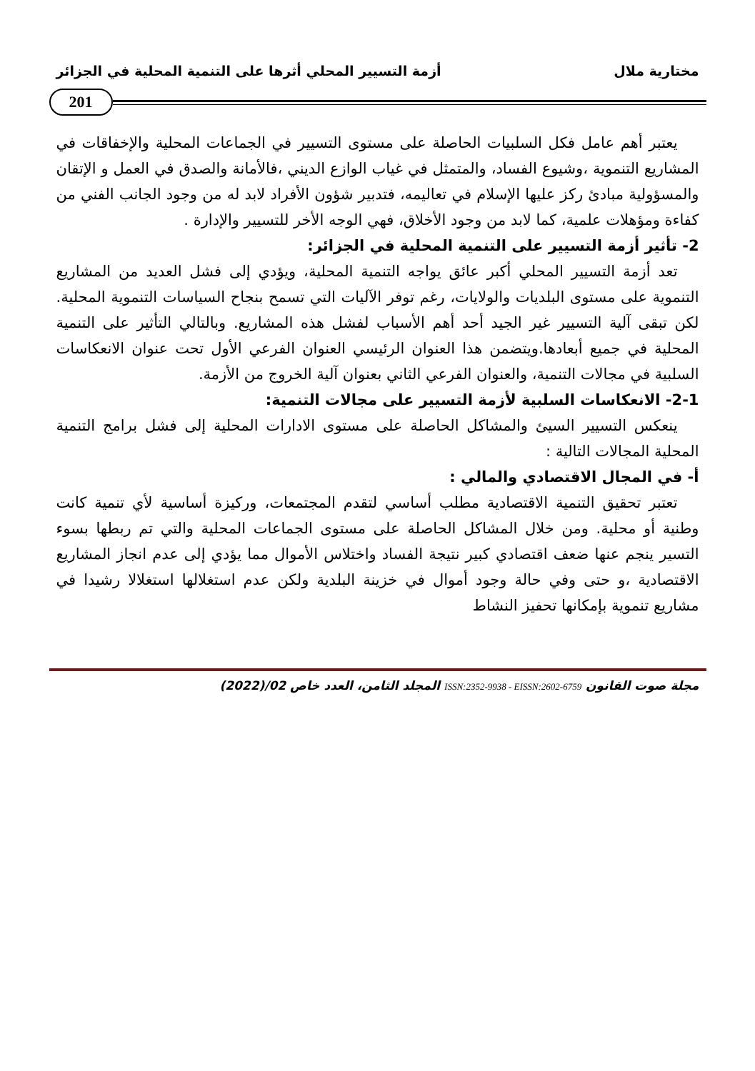مختارية ملال أزمة التسيير المحلي أثرها على التنمية المحلية في الجزائر
201
يعتبر أهم عامل فكل السلبيات الحاصلة على مستوى التسيير في الجماعات المحلية والإخفاقات في المشاريع التنموية ،وشيوع الفساد، والمتمثل في غياب الوازع الديني ،فالأمانة والصدق في العمل و الإتقان والمسؤولية مبادئ ركز عليها الإسلام في تعاليمه، فتدبير شؤون الأفراد لابد له من وجود الجانب الفني من كفاءة ومؤهلات علمية، كما لابد من وجود الأخلاق، فهي الوجه الأخر للتسيير والإدارة .
2- تأثير أزمة التسيير على التنمية المحلية في الجزائر:
تعد أزمة التسيير المحلي أكبر عائق يواجه التنمية المحلية، ويؤدي إلى فشل العديد من المشاريع التنموية على مستوى البلديات والولايات، رغم توفر الآليات التي تسمح بنجاح السياسات التنموية المحلية. لكن تبقى آلية التسيير غير الجيد أحد أهم الأسباب لفشل هذه المشاريع. وبالتالي التأثير على التنمية المحلية في جميع أبعادها.ويتضمن هذا العنوان الرئيسي العنوان الفرعي الأول تحت عنوان الانعكاسات السلبية في مجالات التنمية، والعنوان الفرعي الثاني بعنوان آلية الخروج من الأزمة.
2-1- الانعكاسات السلبية لأزمة التسيير على مجالات التنمية:
ينعكس التسيير السيئ والمشاكل الحاصلة على مستوى الادارات المحلية إلى فشل برامج التنمية المحلية المجالات التالية :
أ- في المجال الاقتصادي والمالي :
تعتبر تحقيق التنمية الاقتصادية مطلب أساسي لتقدم المجتمعات، وركيزة أساسية لأي تنمية كانت وطنية أو محلية. ومن خلال المشاكل الحاصلة على مستوى الجماعات المحلية والتي تم ربطها بسوء التسير ينجم عنها ضعف اقتصادي كبير نتيجة الفساد واختلاس الأموال مما يؤدي إلى عدم انجاز المشاريع الاقتصادية ،و حتى وفي حالة وجود أموال في خزينة البلدية ولكن عدم استغلالها استغلالا رشيدا في مشاريع تنموية بإمكانها تحفيز النشاط
مجلة صوت القانون ISSN:2352-9938 - EISSN:2602-6759 المجلد الثامن، العدد خاص 02/(2022)